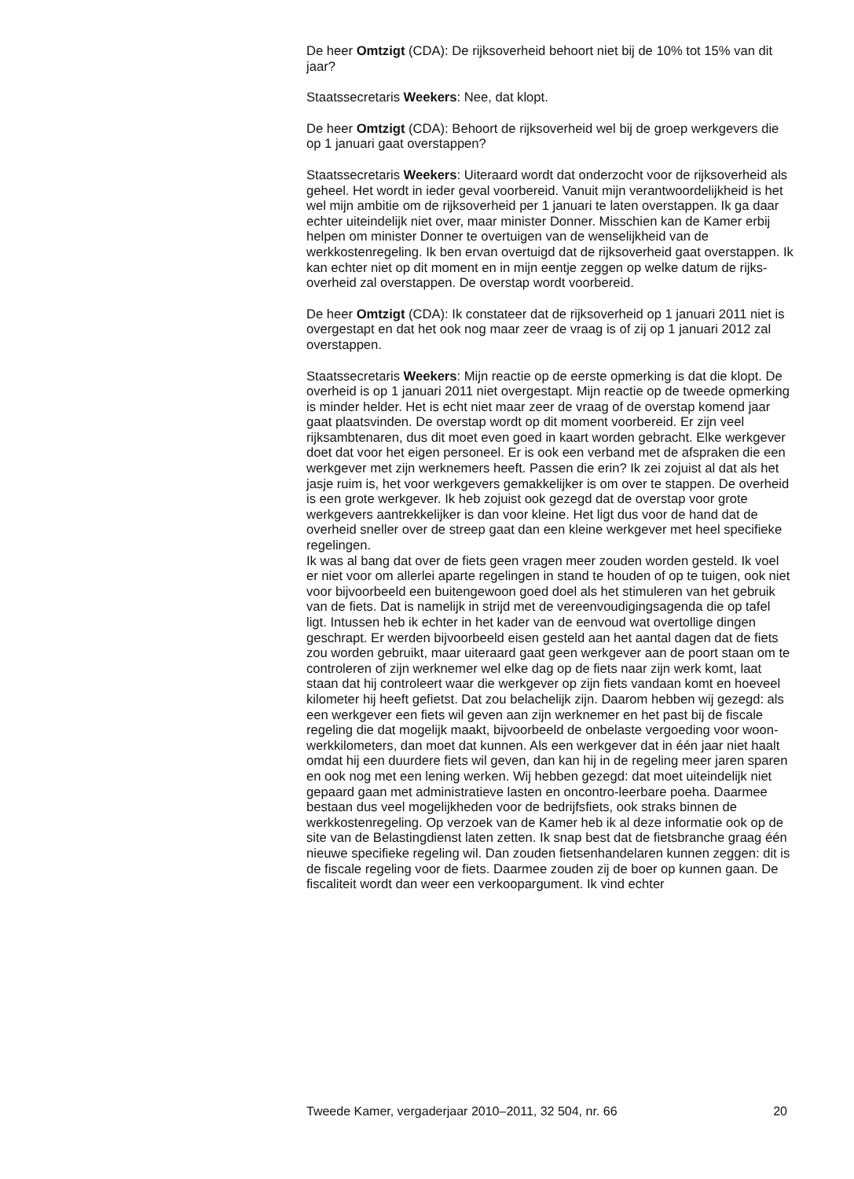De heer Omtzigt (CDA): De rijksoverheid behoort niet bij de 10% tot 15% van dit jaar?
Staatssecretaris Weekers: Nee, dat klopt.
De heer Omtzigt (CDA): Behoort de rijksoverheid wel bij de groep werkgevers die op 1 januari gaat overstappen?
Staatssecretaris Weekers: Uiteraard wordt dat onderzocht voor de rijksoverheid als geheel. Het wordt in ieder geval voorbereid. Vanuit mijn verantwoordelijkheid is het wel mijn ambitie om de rijksoverheid per 1 januari te laten overstappen. Ik ga daar echter uiteindelijk niet over, maar minister Donner. Misschien kan de Kamer erbij helpen om minister Donner te overtuigen van de wenselijkheid van de werkkostenregeling. Ik ben ervan overtuigd dat de rijksoverheid gaat overstappen. Ik kan echter niet op dit moment en in mijn eentje zeggen op welke datum de rijks-overheid zal overstappen. De overstap wordt voorbereid.
De heer Omtzigt (CDA): Ik constateer dat de rijksoverheid op 1 januari 2011 niet is overgestapt en dat het ook nog maar zeer de vraag is of zij op 1 januari 2012 zal overstappen.
Staatssecretaris Weekers: Mijn reactie op de eerste opmerking is dat die klopt. De overheid is op 1 januari 2011 niet overgestapt. Mijn reactie op de tweede opmerking is minder helder. Het is echt niet maar zeer de vraag of de overstap komend jaar gaat plaatsvinden. De overstap wordt op dit moment voorbereid. Er zijn veel rijksambtenaren, dus dit moet even goed in kaart worden gebracht. Elke werkgever doet dat voor het eigen personeel. Er is ook een verband met de afspraken die een werkgever met zijn werknemers heeft. Passen die erin? Ik zei zojuist al dat als het jasje ruim is, het voor werkgevers gemakkelijker is om over te stappen. De overheid is een grote werkgever. Ik heb zojuist ook gezegd dat de overstap voor grote werkgevers aantrekkelijker is dan voor kleine. Het ligt dus voor de hand dat de overheid sneller over de streep gaat dan een kleine werkgever met heel specifieke regelingen.
Ik was al bang dat over de fiets geen vragen meer zouden worden gesteld. Ik voel er niet voor om allerlei aparte regelingen in stand te houden of op te tuigen, ook niet voor bijvoorbeeld een buitengewoon goed doel als het stimuleren van het gebruik van de fiets. Dat is namelijk in strijd met de vereenvoudigingsagenda die op tafel ligt. Intussen heb ik echter in het kader van de eenvoud wat overtollige dingen geschrapt. Er werden bijvoorbeeld eisen gesteld aan het aantal dagen dat de fiets zou worden gebruikt, maar uiteraard gaat geen werkgever aan de poort staan om te controleren of zijn werknemer wel elke dag op de fiets naar zijn werk komt, laat staan dat hij controleert waar die werkgever op zijn fiets vandaan komt en hoeveel kilometer hij heeft gefietst. Dat zou belachelijk zijn. Daarom hebben wij gezegd: als een werkgever een fiets wil geven aan zijn werknemer en het past bij de fiscale regeling die dat mogelijk maakt, bijvoorbeeld de onbelaste vergoeding voor woon-werkkilometers, dan moet dat kunnen. Als een werkgever dat in één jaar niet haalt omdat hij een duurdere fiets wil geven, dan kan hij in de regeling meer jaren sparen en ook nog met een lening werken. Wij hebben gezegd: dat moet uiteindelijk niet gepaard gaan met administratieve lasten en oncontro-leerbare poeha. Daarmee bestaan dus veel mogelijkheden voor de bedrijfsfiets, ook straks binnen de werkkostenregeling. Op verzoek van de Kamer heb ik al deze informatie ook op de site van de Belastingdienst laten zetten. Ik snap best dat de fietsbranche graag één nieuwe specifieke regeling wil. Dan zouden fietsenhandelaren kunnen zeggen: dit is de fiscale regeling voor de fiets. Daarmee zouden zij de boer op kunnen gaan. De fiscaliteit wordt dan weer een verkoopargument. Ik vind echter
Tweede Kamer, vergaderjaar 2010–2011, 32 504, nr. 66 20